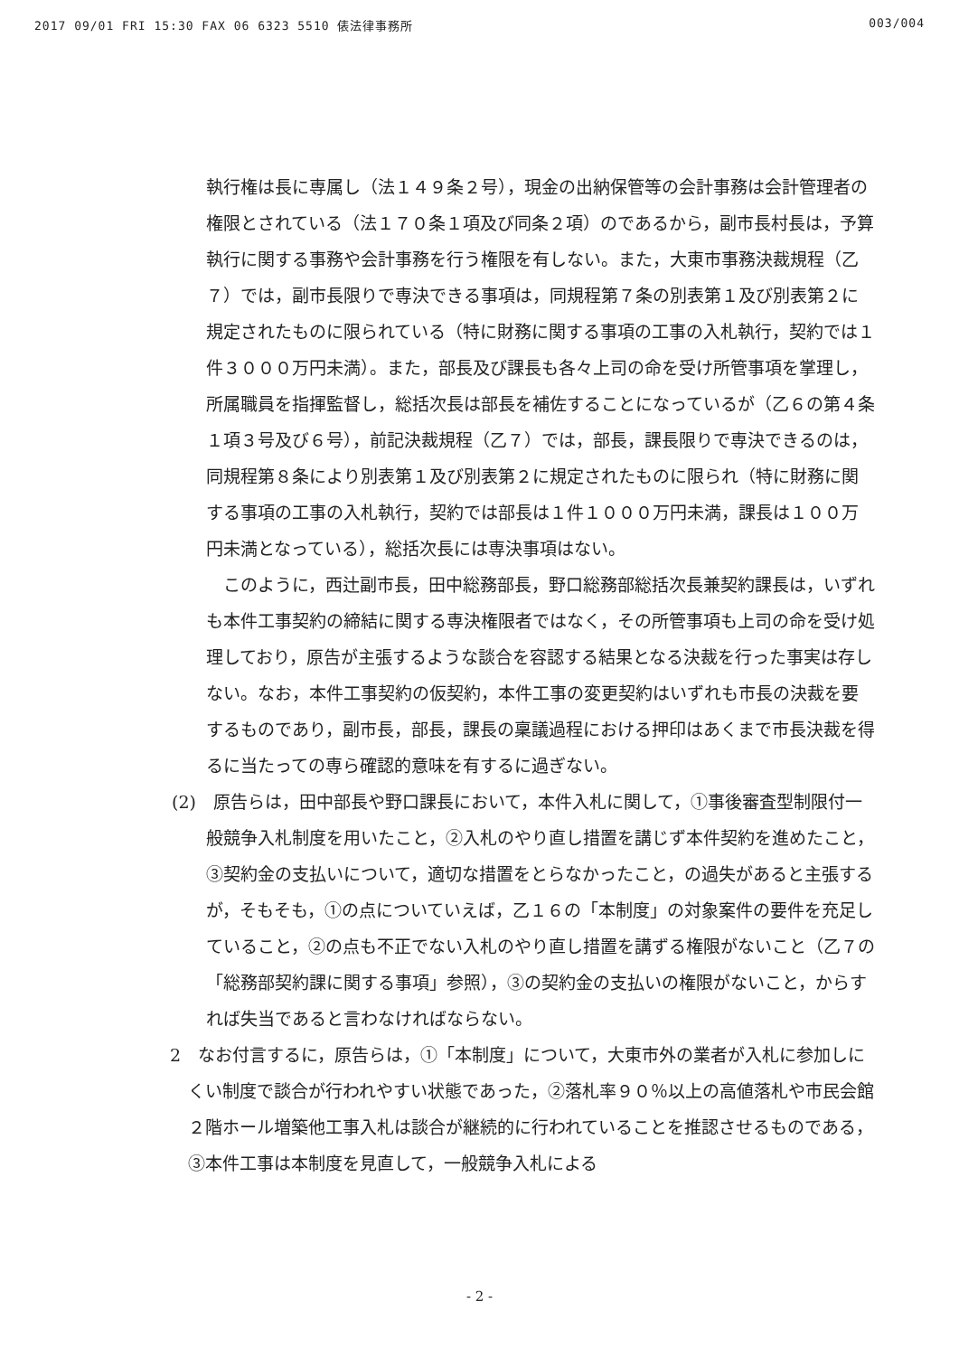2017 09/01 FRI 15:30 FAX 06 6323 5510 俵法律事務所 003/004
執行権は長に専属し（法１４９条２号），現金の出納保管等の会計事務は会計管理者の権限とされている（法１７０条１項及び同条２項）のであるから，副市長村長は，予算執行に関する事務や会計事務を行う権限を有しない。また，大東市事務決裁規程（乙７）では，副市長限りで専決できる事項は，同規程第７条の別表第１及び別表第２に規定されたものに限られている（特に財務に関する事項の工事の入札執行，契約では１件３０００万円未満）。また，部長及び課長も各々上司の命を受け所管事項を掌理し，所属職員を指揮監督し，総括次長は部長を補佐することになっているが（乙６の第４条１項３号及び６号），前記決裁規程（乙７）では，部長，課長限りで専決できるのは，同規程第８条により別表第１及び別表第２に規定されたものに限られ（特に財務に関する事項の工事の入札執行，契約では部長は１件１０００万円未満，課長は１００万円未満となっている），総括次長には専決事項はない。
このように，西辻副市長，田中総務部長，野口総務部総括次長兼契約課長は，いずれも本件工事契約の締結に関する専決権限者ではなく，その所管事項も上司の命を受け処理しており，原告が主張するような談合を容認する結果となる決裁を行った事実は存しない。なお，本件工事契約の仮契約，本件工事の変更契約はいずれも市長の決裁を要するものであり，副市長，部長，課長の稟議過程における押印はあくまで市長決裁を得るに当たっての専ら確認的意味を有するに過ぎない。
(2)　原告らは，田中部長や野口課長において，本件入札に関して，①事後審査型制限付一般競争入札制度を用いたこと，②入札のやり直し措置を講じず本件契約を進めたこと，③契約金の支払いについて，適切な措置をとらなかったこと，の過失があると主張するが，そもそも，①の点についていえば，乙１６の「本制度」の対象案件の要件を充足していること，②の点も不正でない入札のやり直し措置を講ずる権限がないこと（乙７の「総務部契約課に関する事項」参照），③の契約金の支払いの権限がないこと，からすれば失当であると言わなければならない。
2　なお付言するに，原告らは，①「本制度」について，大東市外の業者が入札に参加しにくい制度で談合が行われやすい状態であった，②落札率９０％以上の高値落札や市民会館２階ホール増築他工事入札は談合が継続的に行われていることを推認させるものである，③本件工事は本制度を見直して，一般競争入札による
- 2 -